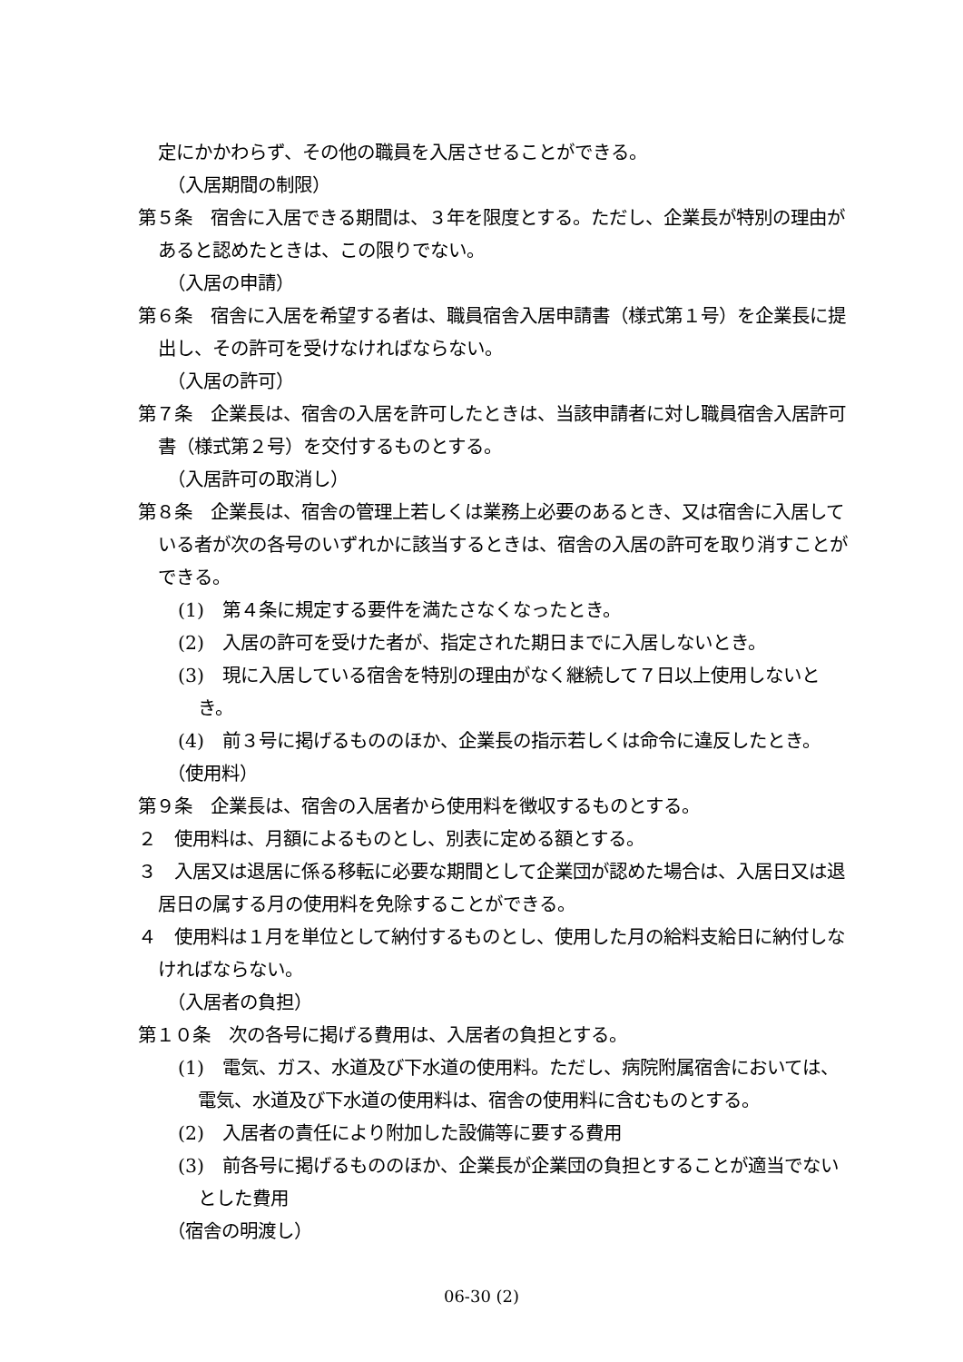定にかかわらず、その他の職員を入居させることができる。
（入居期間の制限）
第５条　宿舎に入居できる期間は、３年を限度とする。ただし、企業長が特別の理由があると認めたときは、この限りでない。
（入居の申請）
第６条　宿舎に入居を希望する者は、職員宿舎入居申請書（様式第１号）を企業長に提出し、その許可を受けなければならない。
（入居の許可）
第７条　企業長は、宿舎の入居を許可したときは、当該申請者に対し職員宿舎入居許可書（様式第２号）を交付するものとする。
（入居許可の取消し）
第８条　企業長は、宿舎の管理上若しくは業務上必要のあるとき、又は宿舎に入居している者が次の各号のいずれかに該当するときは、宿舎の入居の許可を取り消すことができる。
(1)　第４条に規定する要件を満たさなくなったとき。
(2)　入居の許可を受けた者が、指定された期日までに入居しないとき。
(3)　現に入居している宿舎を特別の理由がなく継続して７日以上使用しないとき。
(4)　前３号に掲げるもののほか、企業長の指示若しくは命令に違反したとき。
（使用料）
第９条　企業長は、宿舎の入居者から使用料を徴収するものとする。
２　使用料は、月額によるものとし、別表に定める額とする。
３　入居又は退居に係る移転に必要な期間として企業団が認めた場合は、入居日又は退居日の属する月の使用料を免除することができる。
４　使用料は１月を単位として納付するものとし、使用した月の給料支給日に納付しなければならない。
（入居者の負担）
第１０条　次の各号に掲げる費用は、入居者の負担とする。
(1)　電気、ガス、水道及び下水道の使用料。ただし、病院附属宿舎においては、電気、水道及び下水道の使用料は、宿舎の使用料に含むものとする。
(2)　入居者の責任により附加した設備等に要する費用
(3)　前各号に掲げるもののほか、企業長が企業団の負担とすることが適当でないとした費用
（宿舎の明渡し）
06-30 (2)